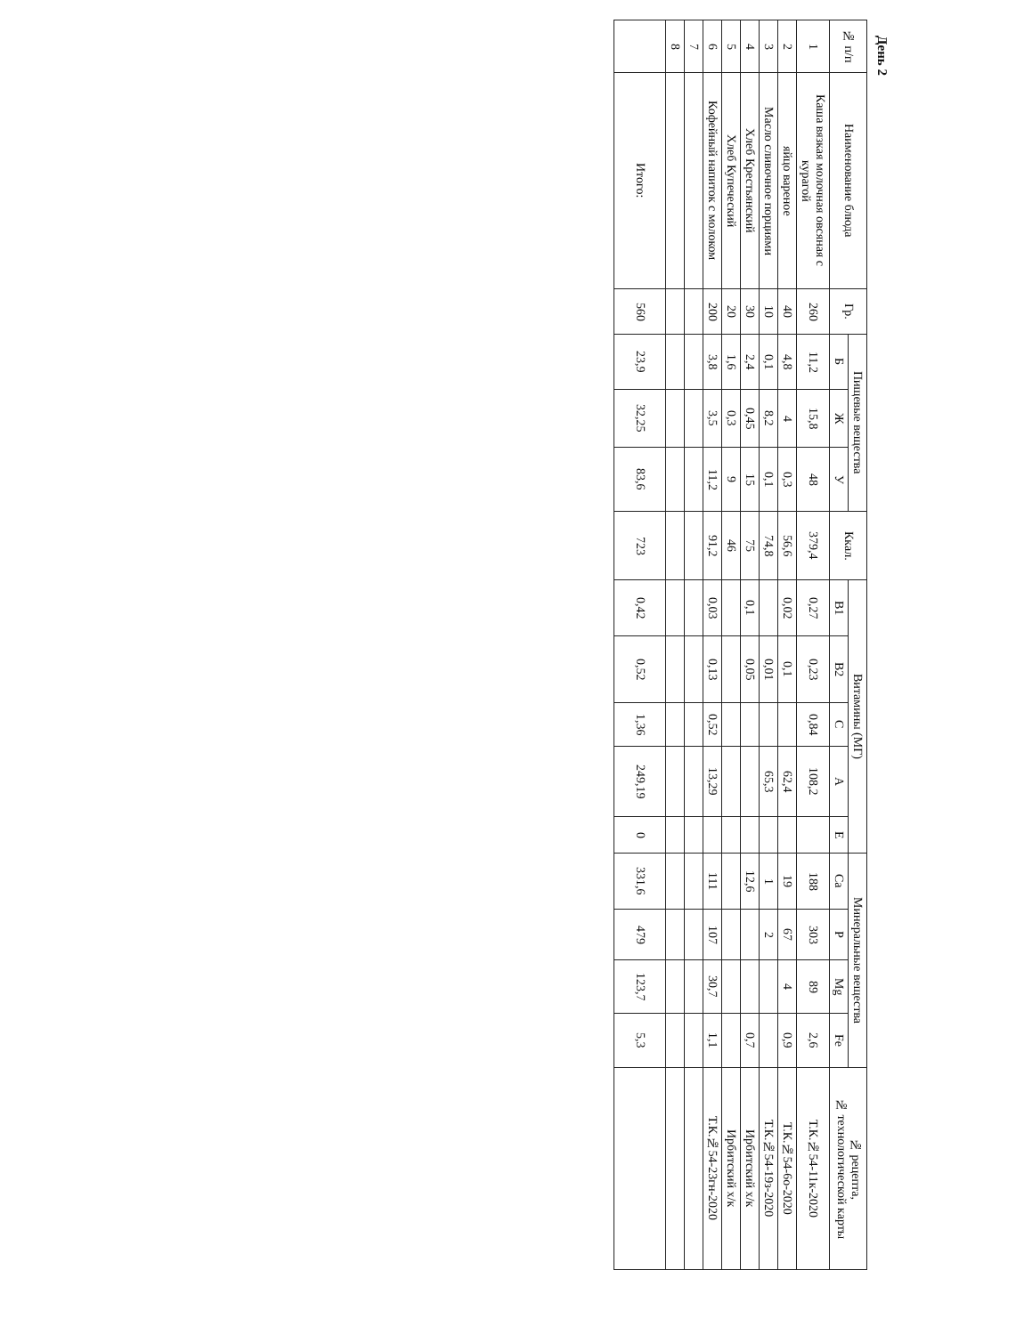День 2
| № п/п | Наименование блюда | Гр. | Пищевые вещества | | | Ккал. | Витамины (МГ) | | | | | Минеральные вещества | | | | № рецепта, № технологической карты |
| --- | --- | --- | --- | --- | --- | --- | --- | --- | --- | --- | --- | --- | --- | --- | --- | --- |
| | | | Б | Ж | У | | B1 | B2 | C | A | E | Ca | P | Mg | Fe | |
| 1 | Каша вязкая молочная овсяная с курагой | 260 | 11,2 | 15,8 | 48 | 379,4 | 0,27 | 0,23 | 0,84 | 108,2 | | 188 | 303 | 89 | 2,6 | Т.К.№54-11к-2020 |
| 2 | яйцо вареное | 40 | 4,8 | 4 | 0,3 | 56,6 | 0,02 | 0,1 | | 62,4 | | 19 | 67 | 4 | 0,9 | Т.К.№54-6о-2020 |
| 3 | Масло сливочное порциями | 10 | 0,1 | 8,2 | 0,1 | 74,8 | | 0,01 | | 65,3 | | 1 | 2 | | | Т.К.№54-19з-2020 |
| 4 | Хлеб Крестьянский | 30 | 2,4 | 0,45 | 15 | 75 | 0,1 | 0,05 | | | | 12,6 | | | 0,7 | Ирбитский х/к |
| 5 | Хлеб Купеческий | 20 | 1,6 | 0,3 | 9 | 46 | | | | | | | | | | Ирбитский х/к |
| 6 | Кофейный напиток с молоком | 200 | 3,8 | 3,5 | 11,2 | 91,2 | 0,03 | 0,13 | 0,52 | 13,29 | | 111 | 107 | 30,7 | 1,1 | Т.К.№54-23гн-2020 |
| 7 | | | | | | | | | | | | | | | | |
| 8 | | | | | | | | | | | | | | | | |
| | Итого: | 560 | 23,9 | 32,25 | 83,6 | 723 | 0,42 | 0,52 | 1,36 | 249,19 | 0 | 331,6 | 479 | 123,7 | 5,3 | |